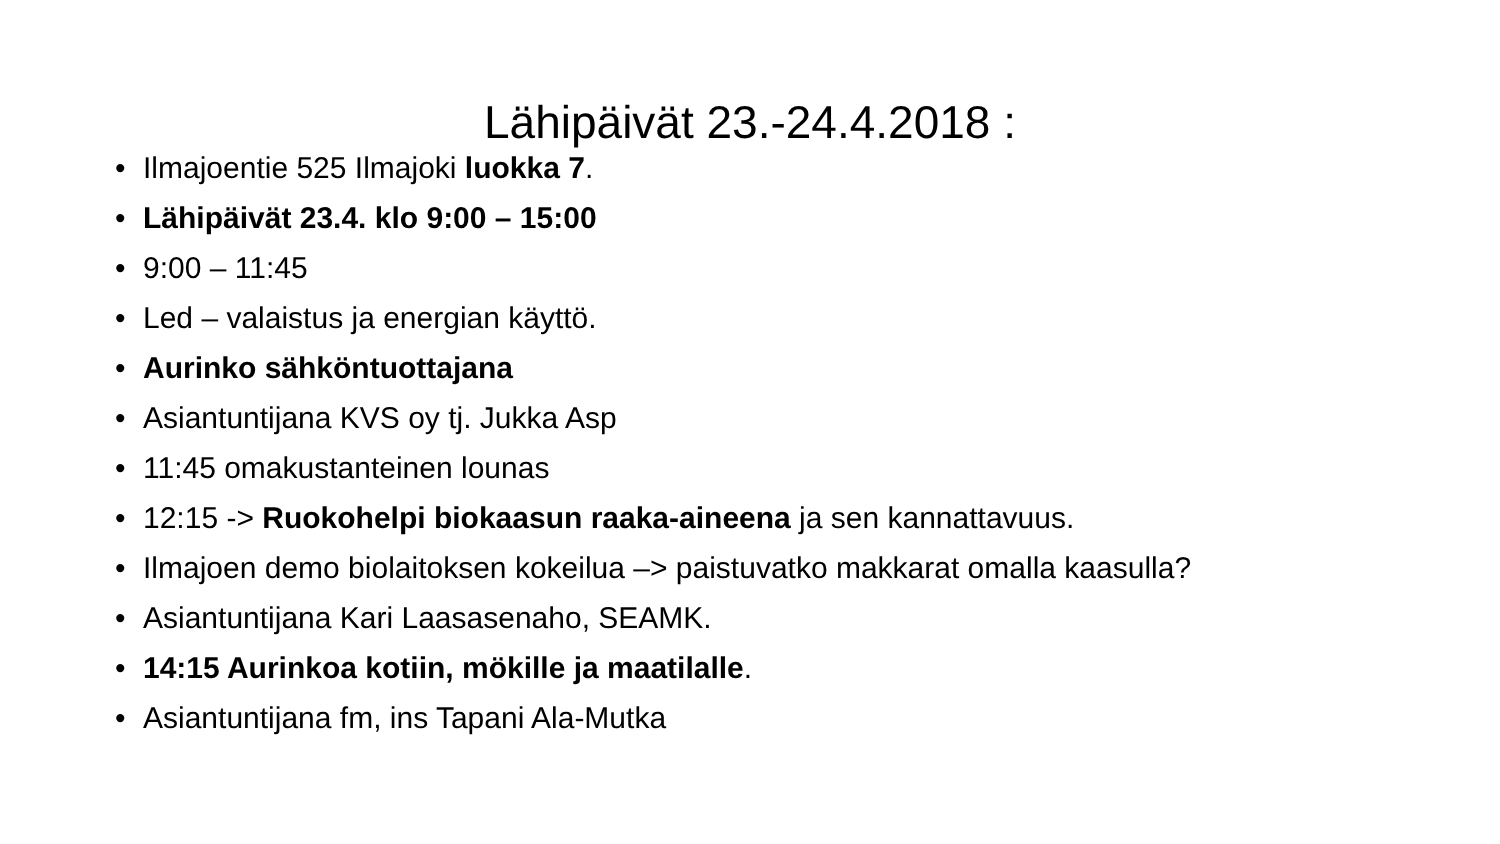Lähipäivät 23.-24.4.2018 :
• Ilmajoentie 525 Ilmajoki luokka 7.
• Lähipäivät 23.4. klo 9:00 – 15:00
• 9:00 – 11:45
• Led – valaistus ja energian käyttö.
• Aurinko sähköntuottajana
• Asiantuntijana KVS oy tj. Jukka Asp
• 11:45 omakustanteinen lounas
• 12:15 -> Ruokohelpi biokaasun raaka-aineena ja sen kannattavuus.
• Ilmajoen demo biolaitoksen kokeilua –> paistuvatko makkarat omalla kaasulla?
• Asiantuntijana Kari Laasasenaho, SEAMK.
• 14:15 Aurinkoa kotiin, mökille ja maatilalle.
• Asiantuntijana fm, ins Tapani Ala-Mutka